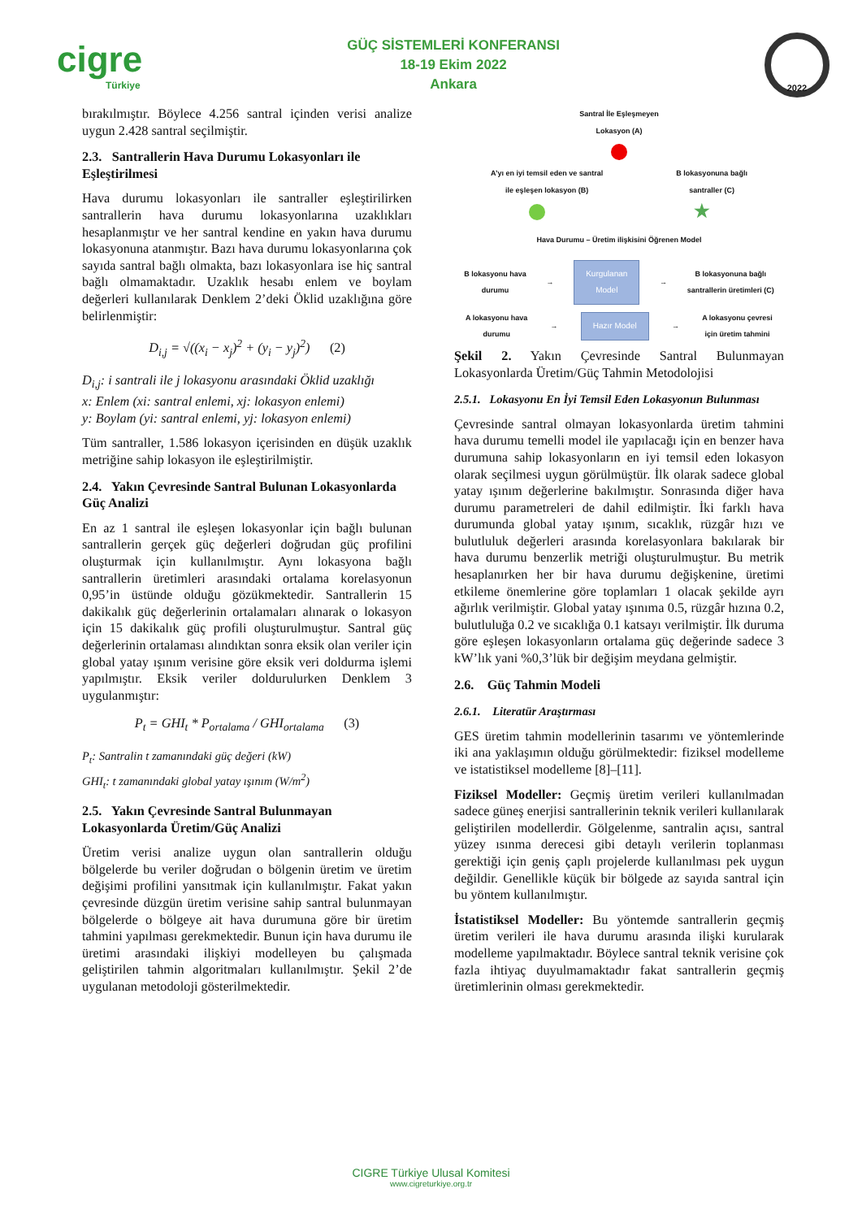cigre
Türkiye
GÜÇ SİSTEMLERİ KONFERANSI
18-19 Ekim 2022
Ankara
2022
bırakılmıştır. Böylece 4.256 santral içinden verisi analize uygun 2.428 santral seçilmiştir.
2.3. Santrallerin Hava Durumu Lokasyonları ile Eşleştirilmesi
Hava durumu lokasyonları ile santraller eşleştirilirken santrallerin hava durumu lokasyonlarına uzaklıkları hesaplanmıştır ve her santral kendine en yakın hava durumu lokasyonuna atanmıştır. Bazı hava durumu lokasyonlarına çok sayıda santral bağlı olmakta, bazı lokasyonlara ise hiç santral bağlı olmamaktadır. Uzaklık hesabı enlem ve boylam değerleri kullanılarak Denklem 2’deki Öklid uzaklığına göre belirlenmiştir:
D<sub>i,j</sub> = √((x<sub>i</sub> − x<sub>j</sub>)<sup>2</sup> + (y<sub>i</sub> − y<sub>j</sub>)<sup>2</sup>) (2)
D<sub>i,j</sub>: i santrali ile j lokasyonu arasındaki Öklid uzaklığı
x: Enlem (xi: santral enlemi, xj: lokasyon enlemi)
y: Boylam (yi: santral enlemi, yj: lokasyon enlemi)
Tüm santraller, 1.586 lokasyon içerisinden en düşük uzaklık metriğine sahip lokasyon ile eşleştirilmiştir.
2.4. Yakın Çevresinde Santral Bulunan Lokasyonlarda Güç Analizi
En az 1 santral ile eşleşen lokasyonlar için bağlı bulunan santrallerin gerçek güç değerleri doğrudan güç profilini oluşturmak için kullanılmıştır. Aynı lokasyona bağlı santrallerin üretimleri arasındaki ortalama korelasyonun 0,95’in üstünde olduğu gözükmektedir. Santrallerin 15 dakikalık güç değerlerinin ortalamaları alınarak o lokasyon için 15 dakikalık güç profili oluşturulmuştur. Santral güç değerlerinin ortalaması alındıktan sonra eksik olan veriler için global yatay ışınım verisine göre eksik veri doldurma işlemi yapılmıştır. Eksik veriler doldurulurken Denklem 3 uygulanmıştır:
P<sub>t</sub> = GHI<sub>t</sub> * P<sub>ortalama</sub> / GHI<sub>ortalama</sub> (3)
P<sub>t</sub>: Santralin t zamanındaki güç değeri (kW)
GHI<sub>t</sub>: t zamanındaki global yatay ışınım (W/m<sup>2</sup>)
2.5. Yakın Çevresinde Santral Bulunmayan Lokasyonlarda Üretim/Güç Analizi
Üretim verisi analize uygun olan santrallerin olduğu bölgelerde bu veriler doğrudan o bölgenin üretim ve üretim değişimi profilini yansıtmak için kullanılmıştır. Fakat yakın çevresinde düzgün üretim verisine sahip santral bulunmayan bölgelerde o bölgeye ait hava durumuna göre bir üretim tahmini yapılması gerekmektedir. Bunun için hava durumu ile üretimi arasındaki ilişkiyi modelleyen bu çalışmada geliştirilen tahmin algoritmaları kullanılmıştır. Şekil 2’de uygulanan metodoloji gösterilmektedir.
Santral İle Eşleşmeyen
Lokasyon (A)
A’yı en iyi temsil eden ve santral
ile eşleşen lokasyon (B) B lokasyonuna bağlı
santraller (C)
★
Hava Durumu – Üretim ilişkisini Öğrenen Model
B lokasyonu hava
durumu → Kurgulanan
Model → B lokasyonuna bağlı
santrallerin üretimleri (C)
A lokasyonu hava
durumu → Hazır Model → A lokasyonu çevresi
için üretim tahmini
Şekil 2. Yakın Çevresinde Santral Bulunmayan Lokasyonlarda Üretim/Güç Tahmin Metodolojisi
2.5.1. Lokasyonu En İyi Temsil Eden Lokasyonun Bulunması
Çevresinde santral olmayan lokasyonlarda üretim tahmini hava durumu temelli model ile yapılacağı için en benzer hava durumuna sahip lokasyonların en iyi temsil eden lokasyon olarak seçilmesi uygun görülmüştür. İlk olarak sadece global yatay ışınım değerlerine bakılmıştır. Sonrasında diğer hava durumu parametreleri de dahil edilmiştir. İki farklı hava durumunda global yatay ışınım, sıcaklık, rüzgâr hızı ve bulutluluk değerleri arasında korelasyonlara bakılarak bir hava durumu benzerlik metriği oluşturulmuştur. Bu metrik hesaplanırken her bir hava durumu değişkenine, üretimi etkileme önemlerine göre toplamları 1 olacak şekilde ayrı ağırlık verilmiştir. Global yatay ışınıma 0.5, rüzgâr hızına 0.2, bulutluluğa 0.2 ve sıcaklığa 0.1 katsayı verilmiştir. İlk duruma göre eşleşen lokasyonların ortalama güç değerinde sadece 3 kW’lık yani %0,3’lük bir değişim meydana gelmiştir.
2.6. Güç Tahmin Modeli
2.6.1. Literatür Araştırması
GES üretim tahmin modellerinin tasarımı ve yöntemlerinde iki ana yaklaşımın olduğu görülmektedir: fiziksel modelleme ve istatistiksel modelleme [8]–[11].
Fiziksel Modeller: Geçmiş üretim verileri kullanılmadan sadece güneş enerjisi santrallerinin teknik verileri kullanılarak geliştirilen modellerdir. Gölgelenme, santralin açısı, santral yüzey ısınma derecesi gibi detaylı verilerin toplanması gerektiği için geniş çaplı projelerde kullanılması pek uygun değildir. Genellikle küçük bir bölgede az sayıda santral için bu yöntem kullanılmıştır.
İstatistiksel Modeller: Bu yöntemde santrallerin geçmiş üretim verileri ile hava durumu arasında ilişki kurularak modelleme yapılmaktadır. Böylece santral teknik verisine çok fazla ihtiyaç duyulmamaktadır fakat santrallerin geçmiş üretimlerinin olması gerekmektedir.
CIGRE Türkiye Ulusal Komitesi
www.cigreturkiye.org.tr